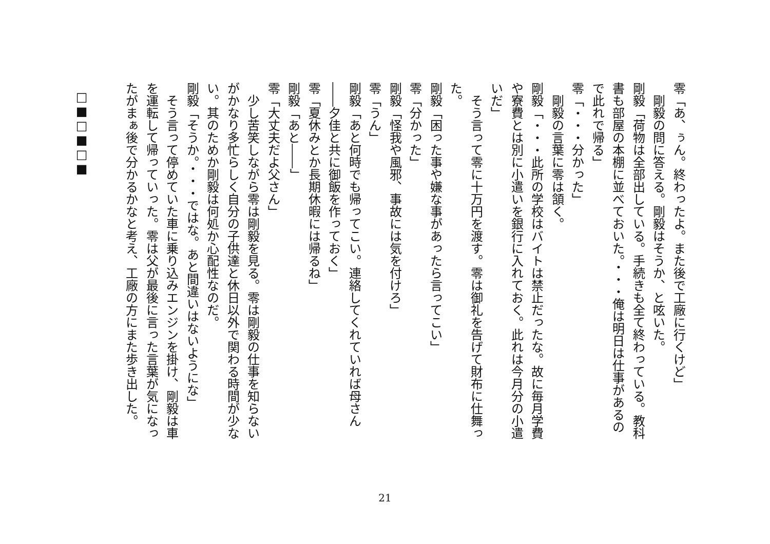零「あ、ぅん。終わったよ。また後で工廠に行くけど」
　剛毅の問に答える。剛毅はそうか、と呟いた。
剛毅「荷物は全部出している。手続きも全て終わっている。教科書も部屋の本棚に並べておいた。・・・俺は明日は仕事があるので此れで帰る」
零「・・・分かった」
　剛毅の言葉に零は頷く。
剛毅「・・・此所の学校はバイトは禁止だったな。故に毎月学費や寮費とは別に小遣いを銀行に入れておく。此れは今月分の小遣いだ」
　そう言って零に十万円を渡す。零は御礼を告げて財布に仕舞った。
剛毅「困った事や嫌な事があったら言ってこい」
零「分かった」
剛毅「怪我や風邪、事故には気を付けろ」
零「うん」
剛毅「あと何時でも帰ってこい。連絡してくれていれば母さん――夕佳と共に御飯を作っておく」
零「夏休みとか長期休暇には帰るね」
剛毅「あと――」
零「大丈夫だよ父さん」
　少し苦笑しながら零は剛毅を見る。零は剛毅の仕事を知らないがかなり多忙らしく自分の子供達と休日以外で関わる時間が少ない。其のためか剛毅は何処か心配性なのだ。
剛毅「そうか。・・・ではな。あと間違いはないようにな」
　そう言って停めていた車に乗り込みエンジンを掛け、剛毅は車を運転して帰っていった。零は父が最後に言った言葉が気になったがまぁ後で分かるかなと考え、工廠の方にまた歩き出した。
□■□■□■
21